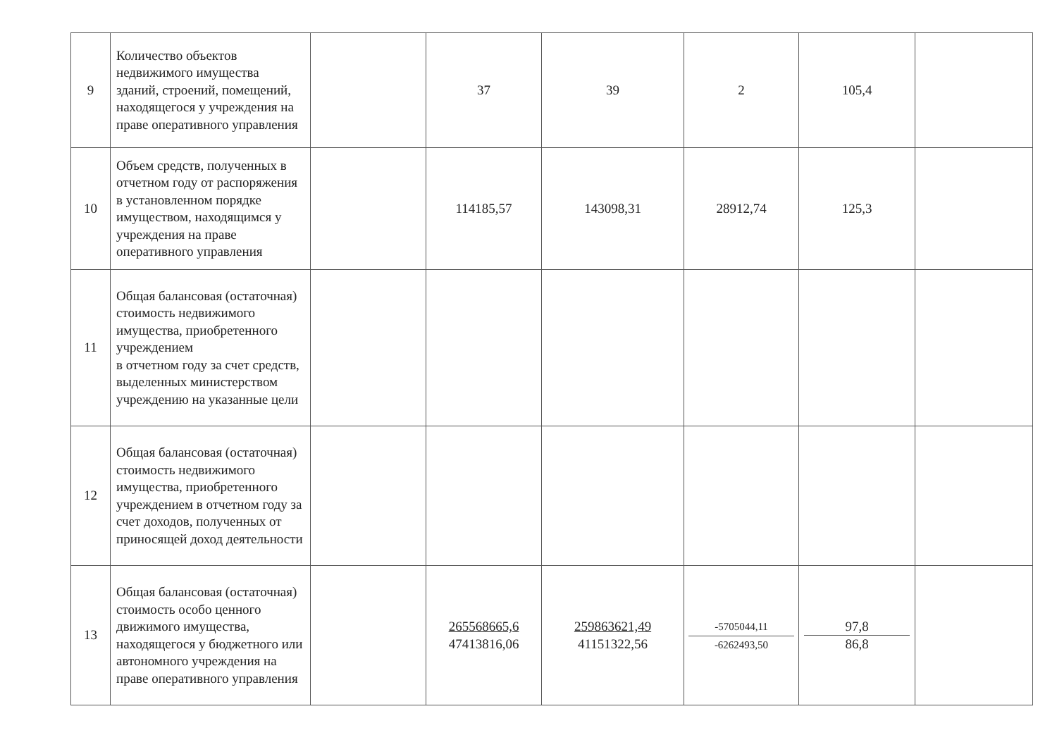| 9 | Количество объектов недвижимого имущества зданий, строений, помещений, находящегося у учреждения на праве оперативного управления | | 37 | 39 | 2 | 105,4 | |
| 10 | Объем средств, полученных в отчетном году от распоряжения в установленном порядке имуществом, находящимся у учреждения на праве оперативного управления | | 114185,57 | 143098,31 | 28912,74 | 125,3 | |
| 11 | Общая балансовая (остаточная) стоимость недвижимого имущества, приобретенного учреждением в отчетном году за счет средств, выделенных министерством учреждению на указанные цели | | | | | | |
| 12 | Общая балансовая (остаточная) стоимость недвижимого имущества, приобретенного учреждением в отчетном году за счет доходов, полученных от приносящей доход деятельности | | | | | | |
| 13 | Общая балансовая (остаточная) стоимость особо ценного движимого имущества, находящегося у бюджетного или автономного учреждения на праве оперативного управления | | 265568665,6 47413816,06 | 259863621,49 41151322,56 | -5705044,11 -6262493,50 | 97,8 86,8 | |